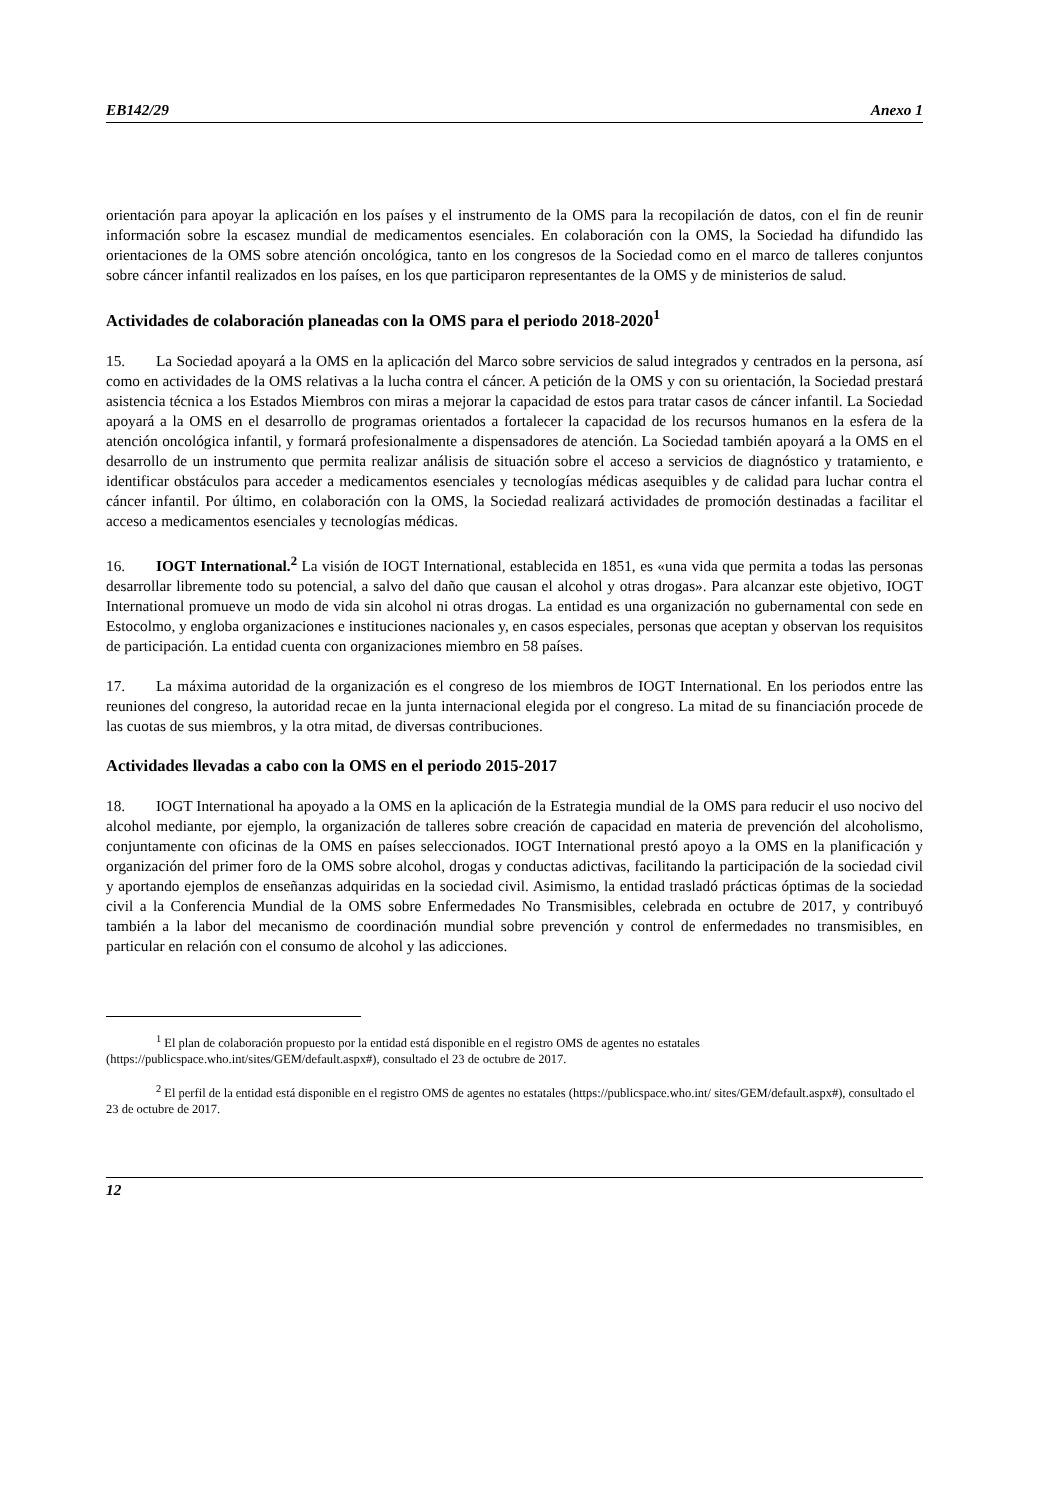EB142/29 Anexo 1
orientación para apoyar la aplicación en los países y el instrumento de la OMS para la recopilación de datos, con el fin de reunir información sobre la escasez mundial de medicamentos esenciales. En colaboración con la OMS, la Sociedad ha difundido las orientaciones de la OMS sobre atención oncológica, tanto en los congresos de la Sociedad como en el marco de talleres conjuntos sobre cáncer infantil realizados en los países, en los que participaron representantes de la OMS y de ministerios de salud.
Actividades de colaboración planeadas con la OMS para el periodo 2018-2020<sup>1</sup>
15. La Sociedad apoyará a la OMS en la aplicación del Marco sobre servicios de salud integrados y centrados en la persona, así como en actividades de la OMS relativas a la lucha contra el cáncer. A petición de la OMS y con su orientación, la Sociedad prestará asistencia técnica a los Estados Miembros con miras a mejorar la capacidad de estos para tratar casos de cáncer infantil. La Sociedad apoyará a la OMS en el desarrollo de programas orientados a fortalecer la capacidad de los recursos humanos en la esfera de la atención oncológica infantil, y formará profesionalmente a dispensadores de atención. La Sociedad también apoyará a la OMS en el desarrollo de un instrumento que permita realizar análisis de situación sobre el acceso a servicios de diagnóstico y tratamiento, e identificar obstáculos para acceder a medicamentos esenciales y tecnologías médicas asequibles y de calidad para luchar contra el cáncer infantil. Por último, en colaboración con la OMS, la Sociedad realizará actividades de promoción destinadas a facilitar el acceso a medicamentos esenciales y tecnologías médicas.
16. IOGT International.<sup>2</sup> La visión de IOGT International, establecida en 1851, es «una vida que permita a todas las personas desarrollar libremente todo su potencial, a salvo del daño que causan el alcohol y otras drogas». Para alcanzar este objetivo, IOGT International promueve un modo de vida sin alcohol ni otras drogas. La entidad es una organización no gubernamental con sede en Estocolmo, y engloba organizaciones e instituciones nacionales y, en casos especiales, personas que aceptan y observan los requisitos de participación. La entidad cuenta con organizaciones miembro en 58 países.
17. La máxima autoridad de la organización es el congreso de los miembros de IOGT International. En los periodos entre las reuniones del congreso, la autoridad recae en la junta internacional elegida por el congreso. La mitad de su financiación procede de las cuotas de sus miembros, y la otra mitad, de diversas contribuciones.
Actividades llevadas a cabo con la OMS en el periodo 2015-2017
18. IOGT International ha apoyado a la OMS en la aplicación de la Estrategia mundial de la OMS para reducir el uso nocivo del alcohol mediante, por ejemplo, la organización de talleres sobre creación de capacidad en materia de prevención del alcoholismo, conjuntamente con oficinas de la OMS en países seleccionados. IOGT International prestó apoyo a la OMS en la planificación y organización del primer foro de la OMS sobre alcohol, drogas y conductas adictivas, facilitando la participación de la sociedad civil y aportando ejemplos de enseñanzas adquiridas en la sociedad civil. Asimismo, la entidad trasladó prácticas óptimas de la sociedad civil a la Conferencia Mundial de la OMS sobre Enfermedades No Transmisibles, celebrada en octubre de 2017, y contribuyó también a la labor del mecanismo de coordinación mundial sobre prevención y control de enfermedades no transmisibles, en particular en relación con el consumo de alcohol y las adicciones.
<sup>1</sup> El plan de colaboración propuesto por la entidad está disponible en el registro OMS de agentes no estatales (https://publicspace.who.int/sites/GEM/default.aspx#), consultado el 23 de octubre de 2017.
<sup>2</sup> El perfil de la entidad está disponible en el registro OMS de agentes no estatales (https://publicspace.who.int/ sites/GEM/default.aspx#), consultado el 23 de octubre de 2017.
12